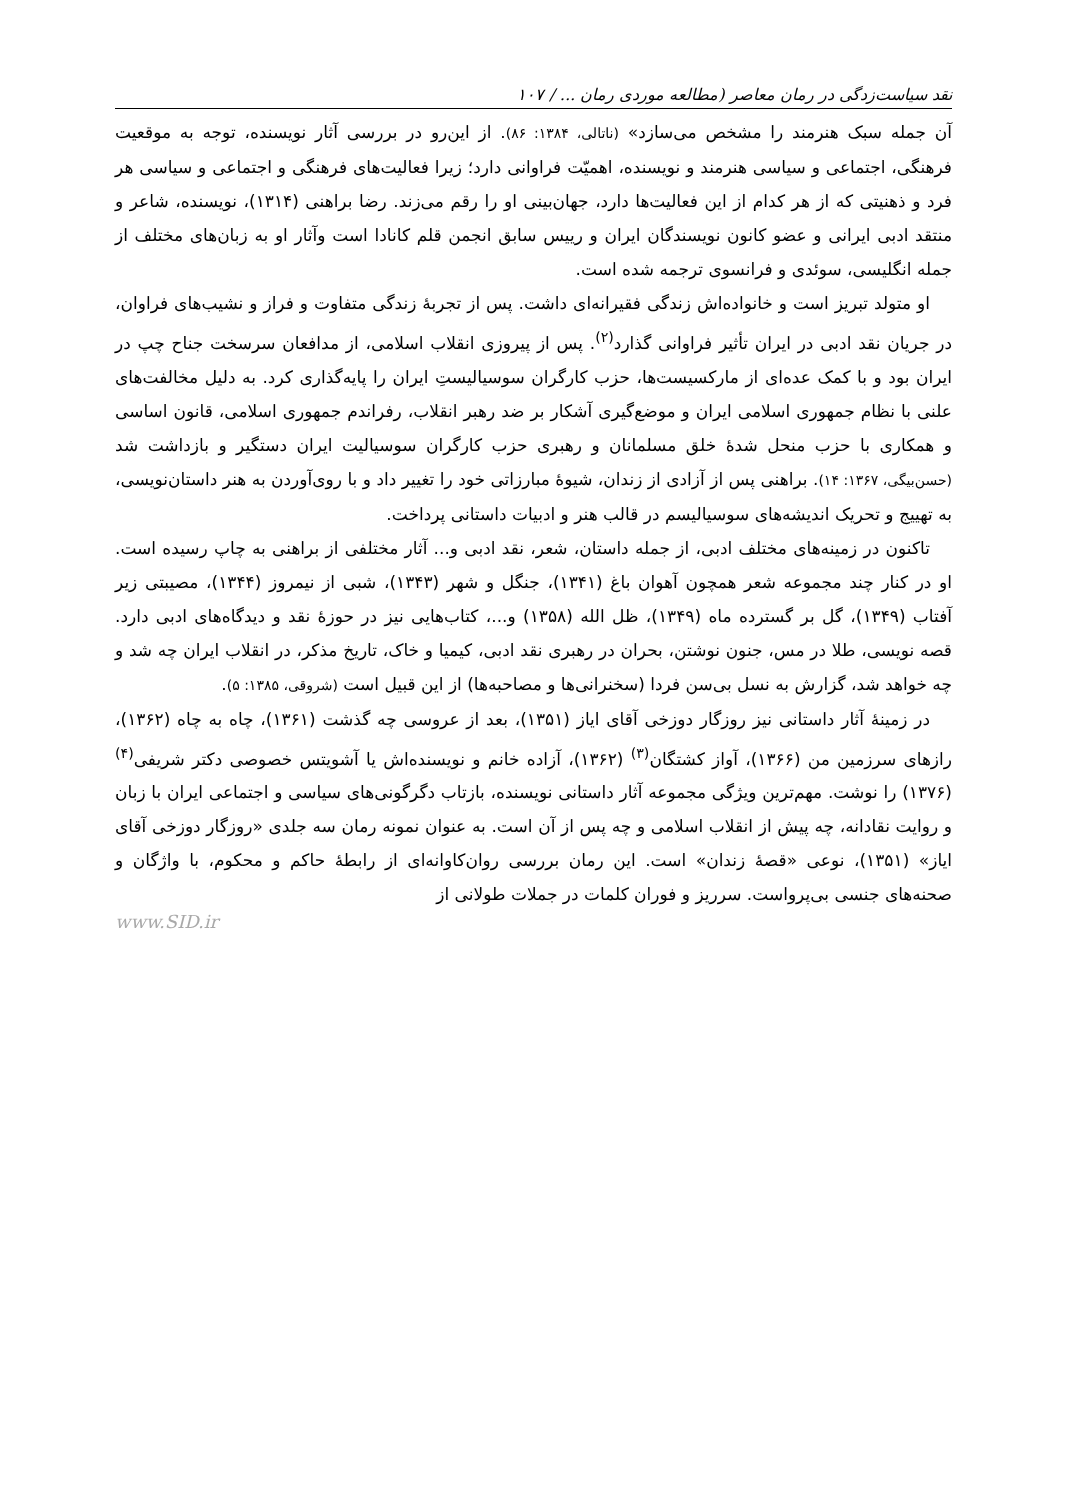نقد سیاست‌زدگی در رمان معاصر (مطالعه موردی رمان ... / ۱۰۷
آن جمله سبک هنرمند را مشخص می‌سازد» (ناتالی، ۱۳۸۴: ۸۶). از این‌رو در بررسی آثار نویسنده، توجه به موقعیت فرهنگی، اجتماعی و سیاسی هنرمند و نویسنده، اهمیّت فراوانی دارد؛ زیرا فعالیت‌های فرهنگی و اجتماعی و سیاسی هر فرد و ذهنیتی که از هر کدام از این فعالیت‌ها دارد، جهان‌بینی او را رقم می‌زند. رضا براهنی (۱۳۱۴)، نویسنده، شاعر و منتقد ادبی ایرانی و عضو کانون نویسندگان ایران و رییس سابق انجمن قلم کانادا است وآثار او به زبان‌های مختلف از جمله انگلیسی، سوئدی و فرانسوی ترجمه شده است.
او متولد تبریز است و خانواده‌اش زندگی فقیرانه‌ای داشت. پس از تجربهٔ زندگی متفاوت و فراز و نشیب‌های فراوان، در جریان نقد ادبی در ایران تأثیر فراوانی گذارد<sup>(۲)</sup>. پس از پیروزی انقلاب اسلامی، از مدافعان سرسخت جناح چپ در ایران بود و با کمک عده‌ای از مارکسیست‌ها، حزب کارگران سوسیالیستِ ایران را پایه‌گذاری کرد. به دلیل مخالفت‌های علنی با نظام جمهوری اسلامی ایران و موضع‌گیری آشکار بر ضد رهبر انقلاب، رفراندم جمهوری اسلامی، قانون اساسی و همکاری با حزب منحل شدهٔ خلق مسلمانان و رهبری حزب کارگران سوسیالیت ایران دستگیر و بازداشت شد (حسن‌بیگی، ۱۳۶۷: ۱۴). براهنی پس از آزادی از زندان، شیوهٔ مبارزاتی خود را تغییر داد و با روی‌آوردن به هنر داستان‌نویسی، به تهییج و تحریک اندیشه‌های سوسیالیسم در قالب هنر و ادبیات داستانی پرداخت.
تاکنون در زمینه‌های مختلف ادبی، از جمله داستان، شعر، نقد ادبی و... آثار مختلفی از براهنی به چاپ رسیده است. او در کنار چند مجموعه شعر همچون آهوان باغ (۱۳۴۱)، جنگل و شهر (۱۳۴۳)، شبی از نیمروز (۱۳۴۴)، مصیبتی زیر آفتاب (۱۳۴۹)، گل بر گسترده ماه (۱۳۴۹)، ظل الله (۱۳۵۸) و...، کتاب‌هایی نیز در حوزهٔ نقد و دیدگاه‌های ادبی دارد. قصه نویسی، طلا در مس، جنون نوشتن، بحران در رهبری نقد ادبی، کیمیا و خاک، تاریخ مذکر، در انقلاب ایران چه شد و چه خواهد شد، گزارش به نسل بی‌سن فردا (سخنرانی‌ها و مصاحبه‌ها) از این قبیل است (شروقی، ۱۳۸۵: ۵).
در زمینهٔ آثار داستانی نیز روزگار دوزخی آقای ایاز (۱۳۵۱)، بعد از عروسی چه گذشت (۱۳۶۱)، چاه به چاه (۱۳۶۲)، رازهای سرزمین من (۱۳۶۶)، آواز کشتگان<sup>(۳)</sup> (۱۳۶۲)، آزاده خانم و نویسنده‌اش یا آشویتس خصوصی دکتر شریفی<sup>(۴)</sup> (۱۳۷۶) را نوشت. مهم‌ترین ویژگی مجموعه آثار داستانی نویسنده، بازتاب دگرگونی‌های سیاسی و اجتماعی ایران با زبان و روایت نقادانه، چه پیش از انقلاب اسلامی و چه پس از آن است. به عنوان نمونه رمان سه جلدی «روزگار دوزخی آقای ایاز» (۱۳۵۱)، نوعی «قصهٔ زندان» است. این رمان بررسی روان‌کاوانه‌ای از رابطهٔ حاکم و محکوم، با واژگان و صحنه‌های جنسی بی‌پرواست. سرریز و فوران کلمات در جملات طولانی از
www.SID.ir